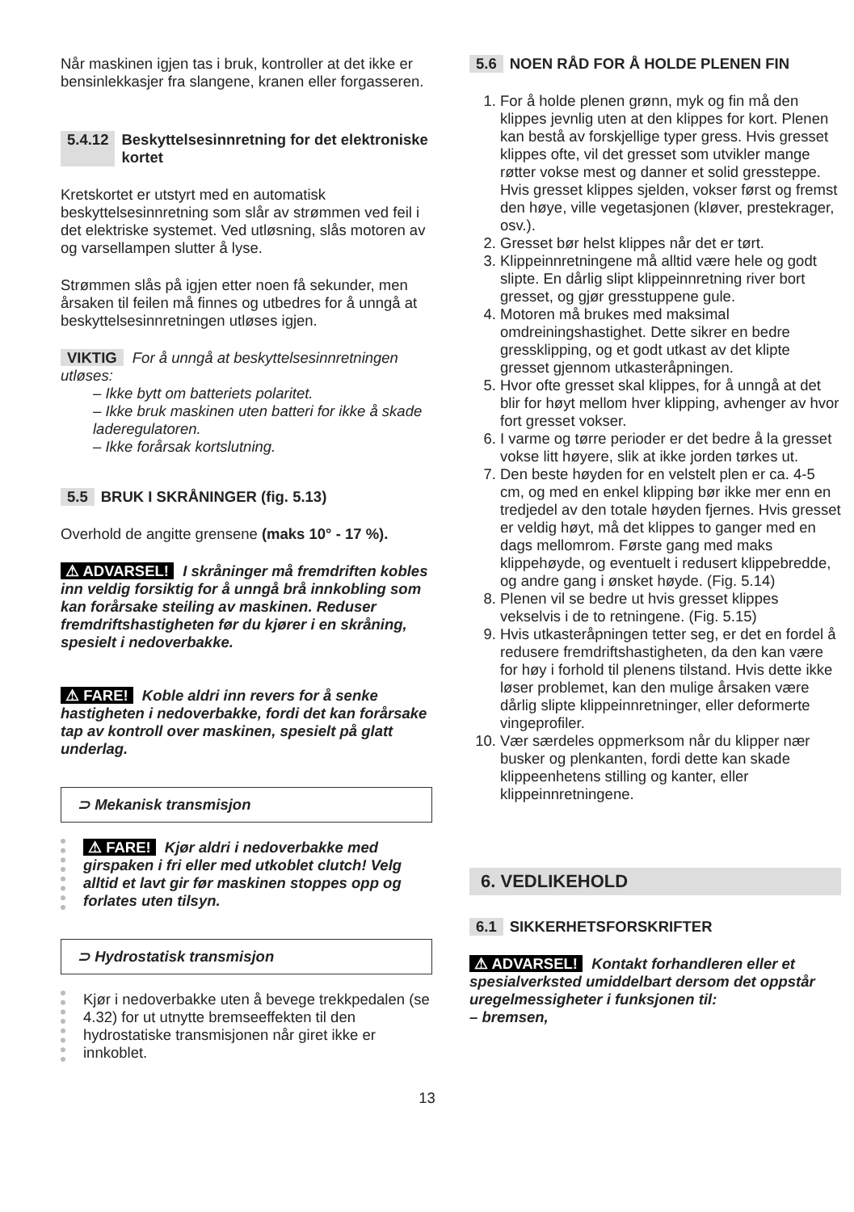Når maskinen igjen tas i bruk, kontroller at det ikke er bensinlekkasjer fra slangene, kranen eller forgasseren.
5.4.12 Beskyttelsesinnretning for det elektroniske kortet
Kretskortet er utstyrt med en automatisk beskyttelsesinnretning som slår av strømmen ved feil i det elektriske systemet. Ved utløsning, slås motoren av og varsellampen slutter å lyse.
Strømmen slås på igjen etter noen få sekunder, men årsaken til feilen må finnes og utbedres for å unngå at beskyttelsesinnretningen utløses igjen.
VIKTIG For å unngå at beskyttelsesinnretningen utløses:
– Ikke bytt om batteriets polaritet.
– Ikke bruk maskinen uten batteri for ikke å skade laderegulatoren.
– Ikke forårsak kortslutning.
5.5 BRUK I SKRÅNINGER (fig. 5.13)
Overhold de angitte grensene (maks 10° - 17 %).
⚠ ADVARSEL! I skråninger må fremdriften kobles inn veldig forsiktig for å unngå brå innkobling som kan forårsake steiling av maskinen. Reduser fremdriftshastigheten før du kjører i en skråning, spesielt i nedoverbakke.
⚠ FARE! Koble aldri inn revers for å senke hastigheten i nedoverbakke, fordi det kan forårsake tap av kontroll over maskinen, spesielt på glatt underlag.
⊃ Mekanisk transmisjon
⚠ FARE! Kjør aldri i nedoverbakke med girspaken i fri eller med utkoblet clutch! Velg alltid et lavt gir før maskinen stoppes opp og forlates uten tilsyn.
⊃ Hydrostatisk transmisjon
Kjør i nedoverbakke uten å bevege trekkpedalen (se 4.32) for ut utnytte bremseeffekten til den hydrostatiske transmisjonen når giret ikke er innkoblet.
5.6 NOEN RÅD FOR Å HOLDE PLENEN FIN
1. For å holde plenen grønn, myk og fin må den klippes jevnlig uten at den klippes for kort. Plenen kan bestå av forskjellige typer gress. Hvis gresset klippes ofte, vil det gresset som utvikler mange røtter vokse mest og danner et solid gressteppe. Hvis gresset klippes sjelden, vokser først og fremst den høye, ville vegetasjonen (kløver, prestekrager, osv.).
2. Gresset bør helst klippes når det er tørt.
3. Klippeinnretningene må alltid være hele og godt slipte. En dårlig slipt klippeinnretning river bort gresset, og gjør gresstuppene gule.
4. Motoren må brukes med maksimal omdreiningshastighet. Dette sikrer en bedre gressklipping, og et godt utkast av det klipte gresset gjennom utkasteråpningen.
5. Hvor ofte gresset skal klippes, for å unngå at det blir for høyt mellom hver klipping, avhenger av hvor fort gresset vokser.
6. I varme og tørre perioder er det bedre å la gresset vokse litt høyere, slik at ikke jorden tørkes ut.
7. Den beste høyden for en velstelt plen er ca. 4-5 cm, og med en enkel klipping bør ikke mer enn en tredjedel av den totale høyden fjernes. Hvis gresset er veldig høyt, må det klippes to ganger med en dags mellomrom. Første gang med maks klippehøyde, og eventuelt i redusert klippebredde, og andre gang i ønsket høyde. (Fig. 5.14)
8. Plenen vil se bedre ut hvis gresset klippes vekselvis i de to retningene. (Fig. 5.15)
9. Hvis utkasteråpningen tetter seg, er det en fordel å redusere fremdriftshastigheten, da den kan være for høy i forhold til plenens tilstand. Hvis dette ikke løser problemet, kan den mulige årsaken være dårlig slipte klippeinnretninger, eller deformerte vingeprofiler.
10. Vær særdeles oppmerksom når du klipper nær busker og plenkanten, fordi dette kan skade klippeenhetens stilling og kanter, eller klippeinnretningene.
6. VEDLIKEHOLD
6.1 SIKKERHETSFORSKRIFTER
⚠ ADVARSEL! Kontakt forhandleren eller et spesialverksted umiddelbart dersom det oppstår uregelmessigheter i funksjonen til:
– bremsen,
13